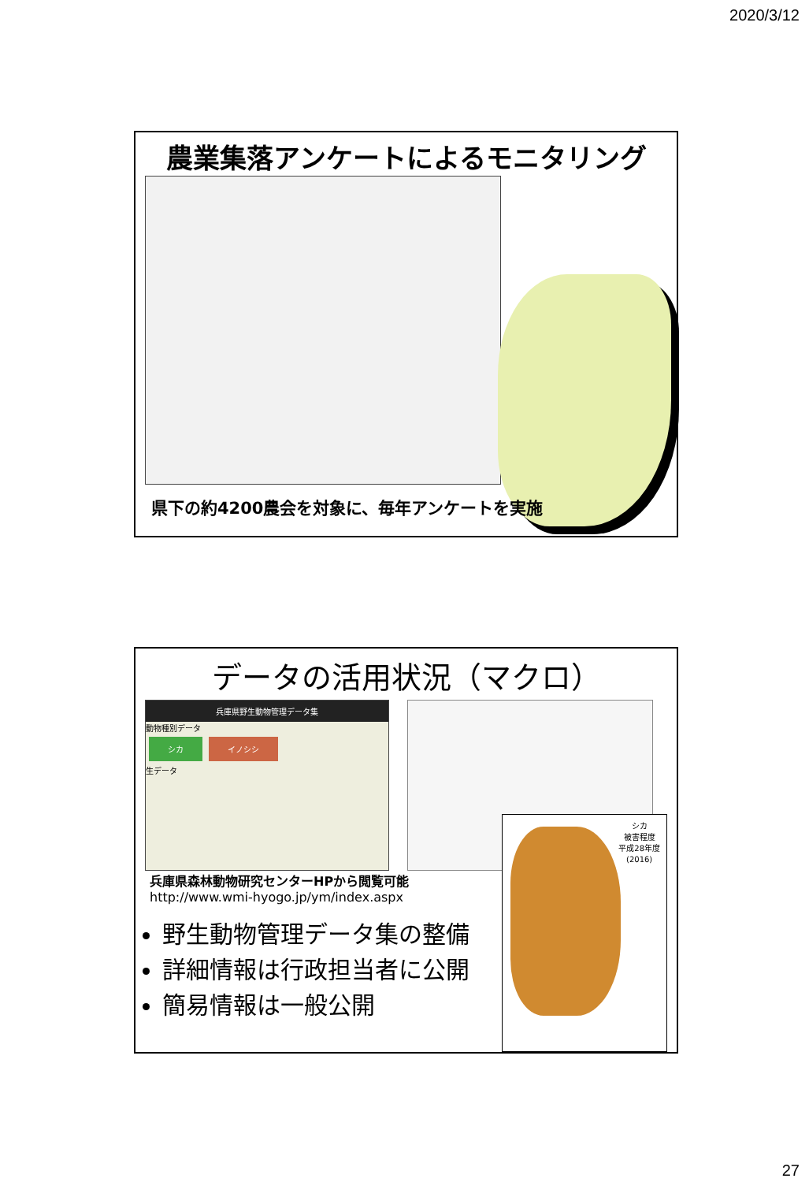2020/3/12
農業集落アンケートによるモニタリング
県下の約4200農会を対象に、毎年アンケートを実施
データの活用状況（マクロ）
兵庫県野生動物管理データ集
動物種別データ
シカ イノシシ
生データ
シカ
被害程度
平成28年度
(2016)
兵庫県森林動物研究センターHPから閲覧可能
http://www.wmi-hyogo.jp/ym/index.aspx
野生動物管理データ集の整備
詳細情報は行政担当者に公開
簡易情報は一般公開
27